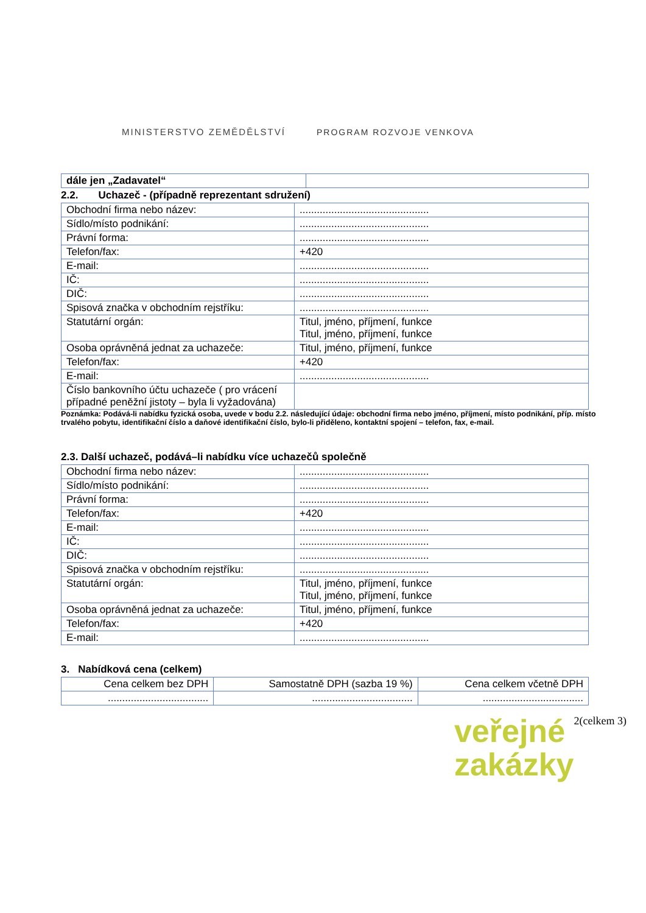MINISTERSTVO ZEMĚDĚLSTVÍ
PROGRAM ROZVOJE VENKOVA
| dále jen „Zadavatel“ | |
2.2. Uchazeč - (případně reprezentant sdružení)
| Obchodní firma nebo název: | ............................................. |
| Sídlo/místo podnikání: | ............................................. |
| Právní forma: | ............................................. |
| Telefon/fax: | +420 |
| E-mail: | ............................................. |
| IČ: | ............................................. |
| DIČ: | ............................................. |
| Spisová značka v obchodním rejstříku: | ............................................. |
| Statutární orgán: | Titul, jméno, příjmení, funkce Titul, jméno, příjmení, funkce |
| Osoba oprávněná jednat za uchazeče: | Titul, jméno, příjmení, funkce |
| Telefon/fax: | +420 |
| E-mail: | ............................................. |
| Číslo bankovního účtu uchazeče ( pro vrácení případné peněžní jistoty – byla li vyžadována) | |
Poznámka: Podává-li nabídku fyzická osoba, uvede v bodu 2.2. následující údaje: obchodní firma nebo jméno, příjmení, místo podnikání, příp. místo trvalého pobytu, identifikační číslo a daňové identifikační číslo, bylo-li přiděleno, kontaktní spojení – telefon, fax, e-mail.
2.3. Další uchazeč, podává–li nabídku více uchazečů společně
| Obchodní firma nebo název: | ............................................. |
| Sídlo/místo podnikání: | ............................................. |
| Právní forma: | ............................................. |
| Telefon/fax: | +420 |
| E-mail: | ............................................. |
| IČ: | ............................................. |
| DIČ: | ............................................. |
| Spisová značka v obchodním rejstříku: | ............................................. |
| Statutární orgán: | Titul, jméno, příjmení, funkce Titul, jméno, příjmení, funkce |
| Osoba oprávněná jednat za uchazeče: | Titul, jméno, příjmení, funkce |
| Telefon/fax: | +420 |
| E-mail: | ............................................. |
3. Nabídková cena (celkem)
| Cena celkem bez DPH | Samostatně DPH (sazba 19 %) | Cena celkem včetně DPH |
| --- | --- | --- |
| ................................... | ................................... | ................................... |
veřejné
zakázky
2(celkem 3)